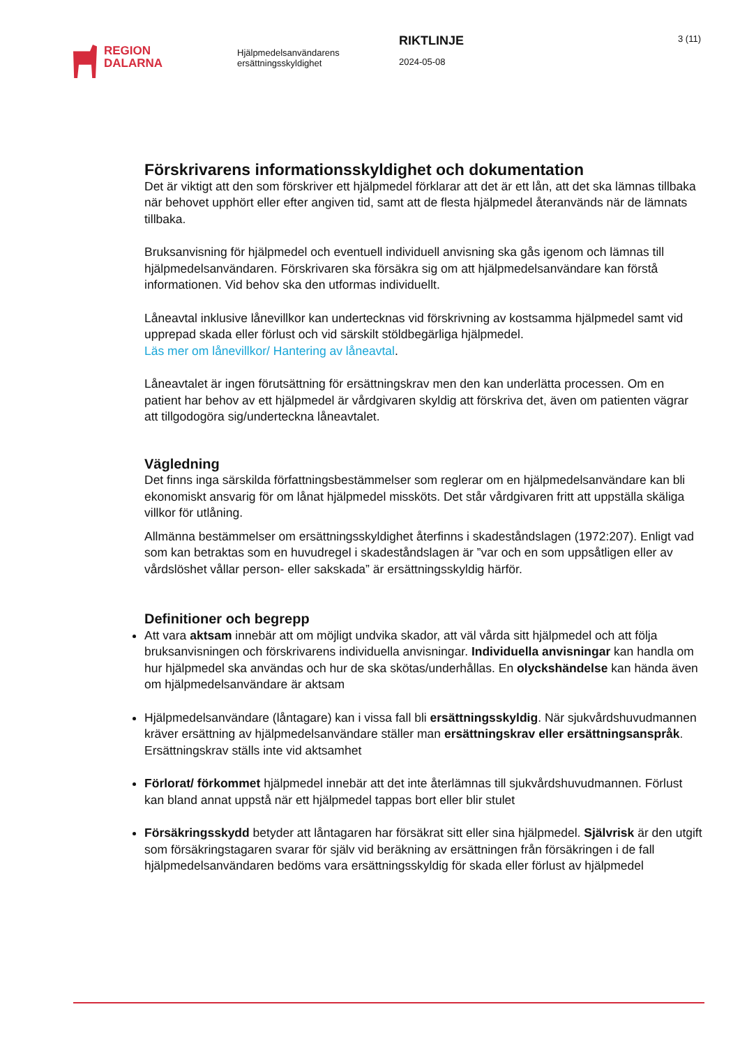REGION
DALARNA
Hjälpmedelsanvändarens
ersättningsskyldighet
RIKTLINJE
2024-05-08
3 (11)
Förskrivarens informationsskyldighet och dokumentation
Det är viktigt att den som förskriver ett hjälpmedel förklarar att det är ett lån, att det ska lämnas tillbaka när behovet upphört eller efter angiven tid, samt att de flesta hjälpmedel återanvänds när de lämnats tillbaka.
Bruksanvisning för hjälpmedel och eventuell individuell anvisning ska gås igenom och lämnas till hjälpmedelsanvändaren. Förskrivaren ska försäkra sig om att hjälpmedelsanvändare kan förstå informationen. Vid behov ska den utformas individuellt.
Låneavtal inklusive lånevillkor kan undertecknas vid förskrivning av kostsamma hjälpmedel samt vid upprepad skada eller förlust och vid särskilt stöldbegärliga hjälpmedel.
Läs mer om lånevillkor/ Hantering av låneavtal.
Låneavtalet är ingen förutsättning för ersättningskrav men den kan underlätta processen. Om en patient har behov av ett hjälpmedel är vårdgivaren skyldig att förskriva det, även om patienten vägrar att tillgodogöra sig/underteckna låneavtalet.
Vägledning
Det finns inga särskilda författningsbestämmelser som reglerar om en hjälpmedelsanvändare kan bli ekonomiskt ansvarig för om lånat hjälpmedel missköts. Det står vårdgivaren fritt att uppställa skäliga villkor för utlåning.
Allmänna bestämmelser om ersättningsskyldighet återfinns i skadeståndslagen (1972:207). Enligt vad som kan betraktas som en huvudregel i skadeståndslagen är ”var och en som uppsåtligen eller av vårdslöshet vållar person- eller sakskada” är ersättningsskyldig härför.
Definitioner och begrepp
Att vara aktsam innebär att om möjligt undvika skador, att väl vårda sitt hjälpmedel och att följa bruksanvisningen och förskrivarens individuella anvisningar. Individuella anvisningar kan handla om hur hjälpmedel ska användas och hur de ska skötas/underhållas. En olyckshändelse kan hända även om hjälpmedelsanvändare är aktsam
Hjälpmedelsanvändare (låntagare) kan i vissa fall bli ersättningsskyldig. När sjukvårdshuvudmannen kräver ersättning av hjälpmedelsanvändare ställer man ersättningskrav eller ersättningsanspråk. Ersättningskrav ställs inte vid aktsamhet
Förlorat/ förkommet hjälpmedel innebär att det inte återlämnas till sjukvårdshuvudmannen. Förlust kan bland annat uppstå när ett hjälpmedel tappas bort eller blir stulet
Försäkringsskydd betyder att låntagaren har försäkrat sitt eller sina hjälpmedel. Självrisk är den utgift som försäkringstagaren svarar för själv vid beräkning av ersättningen från försäkringen i de fall hjälpmedelsanvändaren bedöms vara ersättningsskyldig för skada eller förlust av hjälpmedel